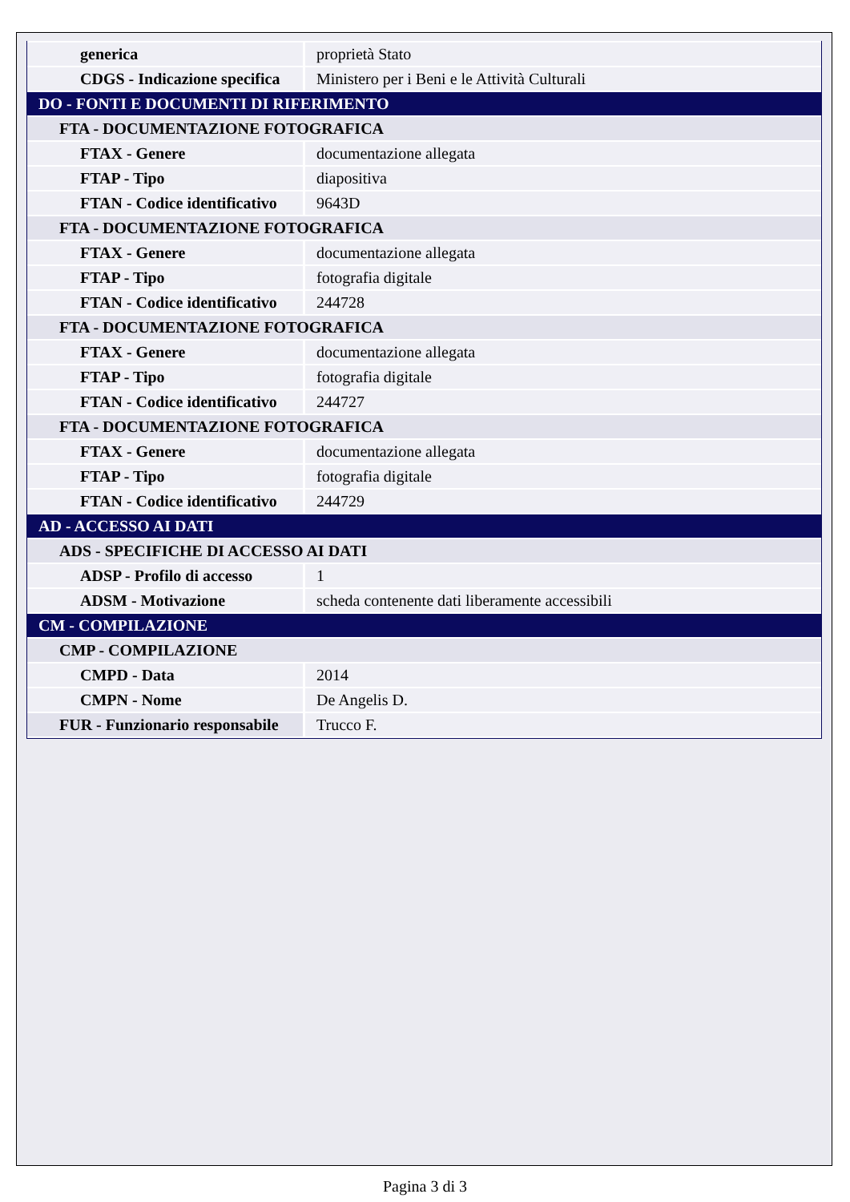| generica | proprietà Stato |
| CDGS - Indicazione specifica | Ministero per i Beni e le Attività Culturali |
| DO - FONTI E DOCUMENTI DI RIFERIMENTO | |
| FTA - DOCUMENTAZIONE FOTOGRAFICA | |
| FTAX - Genere | documentazione allegata |
| FTAP - Tipo | diapositiva |
| FTAN - Codice identificativo | 9643D |
| FTA - DOCUMENTAZIONE FOTOGRAFICA | |
| FTAX - Genere | documentazione allegata |
| FTAP - Tipo | fotografia digitale |
| FTAN - Codice identificativo | 244728 |
| FTA - DOCUMENTAZIONE FOTOGRAFICA | |
| FTAX - Genere | documentazione allegata |
| FTAP - Tipo | fotografia digitale |
| FTAN - Codice identificativo | 244727 |
| FTA - DOCUMENTAZIONE FOTOGRAFICA | |
| FTAX - Genere | documentazione allegata |
| FTAP - Tipo | fotografia digitale |
| FTAN - Codice identificativo | 244729 |
| AD - ACCESSO AI DATI | |
| ADS - SPECIFICHE DI ACCESSO AI DATI | |
| ADSP - Profilo di accesso | 1 |
| ADSM - Motivazione | scheda contenente dati liberamente accessibili |
| CM - COMPILAZIONE | |
| CMP - COMPILAZIONE | |
| CMPD - Data | 2014 |
| CMPN - Nome | De Angelis D. |
| FUR - Funzionario responsabile | Trucco F. |
Pagina 3 di 3